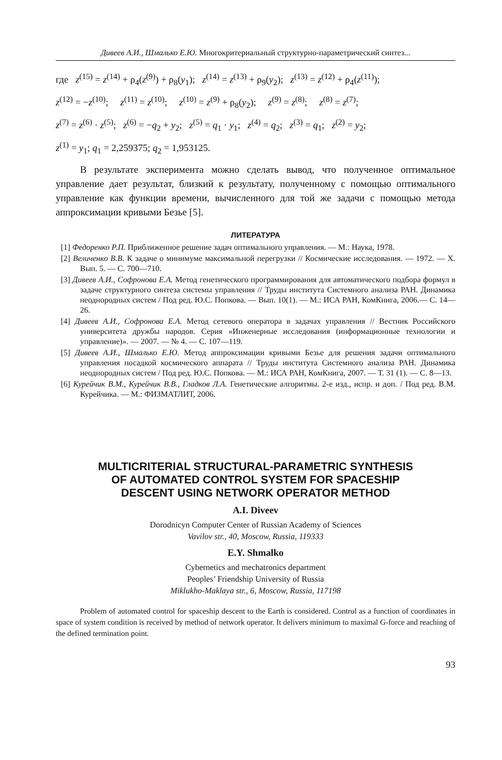Дивеев А.И., Шмалько Е.Ю. Многокритериальный структурно-параметрический синтез...
где z<sup>(15)</sup> = z<sup>(14)</sup> + ρ<sub>4</sub>(z<sup>(9)</sup>) + ρ<sub>8</sub>(y<sub>1</sub>); z<sup>(14)</sup> = z<sup>(13)</sup> + ρ<sub>9</sub>(y<sub>2</sub>); z<sup>(13)</sup> = z<sup>(12)</sup> + ρ<sub>4</sub>(z<sup>(11)</sup>);
z<sup>(12)</sup> = −z<sup>(10)</sup>; z<sup>(11)</sup> = z<sup>(10)</sup>; z<sup>(10)</sup> = z<sup>(9)</sup> + ρ<sub>8</sub>(y<sub>2</sub>); z<sup>(9)</sup> = z<sup>(8)</sup>; z<sup>(8)</sup> = z<sup>(7)</sup>;
z<sup>(7)</sup> = z<sup>(6)</sup> · z<sup>(5)</sup>; z<sup>(6)</sup> = −q<sub>2</sub> + y<sub>2</sub>; z<sup>(5)</sup> = q<sub>1</sub> · y<sub>1</sub>; z<sup>(4)</sup> = q<sub>2</sub>; z<sup>(3)</sup> = q<sub>1</sub>; z<sup>(2)</sup> = y<sub>2</sub>;
z<sup>(1)</sup> = y<sub>1</sub>; q<sub>1</sub> = 2,259375; q<sub>2</sub> = 1,953125.
В результате эксперимента можно сделать вывод, что полученное оптимальное управление дает результат, близкий к результату, полученному с помощью оптимального управление как функции времени, вычисленного для той же задачи с помощью метода аппроксимации кривыми Безье [5].
ЛИТЕРАТУРА
[1] Федоренко Р.П. Приближенное решение задач оптимального управления. — М.: Наука, 1978.
[2] Величенко В.В. К задаче о минимуме максимальной перегрузки // Космические исследования. — 1972. — X. Вып. 5. — С. 700—710.
[3] Дивеев А.И., Софронова Е.А. Метод генетического программирования для автоматического подбора формул в задаче структурного синтеза системы управления // Труды института Системного анализа РАН. Динамика неоднородных систем / Под ред. Ю.С. Попкова. — Вып. 10(1). — М.: ИСА РАН, КомКнига, 2006.— С. 14—26.
[4] Дивеев А.И., Софронова Е.А. Метод сетевого оператора в задачах управления // Вестник Российского университета дружбы народов. Серия «Инженерные исследования (информационные технологии и управление)». — 2007. — № 4. — С. 107—119.
[5] Дивеев А.И., Шмалько Е.Ю. Метод аппроксимации кривыми Безье для решения задачи оптимального управления посадкой космического аппарата // Труды института Системного анализа РАН. Динамика неоднородных систем / Под ред. Ю.С. Попкова. — М.: ИСА РАН, КомКнига, 2007. — Т. 31 (1). — С. 8—13.
[6] Курейчик В.М., Курейчик В.В., Гладков Л.А. Генетические алгоритмы. 2-е изд., испр. и доп. / Под ред. В.М. Курейчика. — М.: ФИЗМАТЛИТ, 2006.
MULTICRITERIAL STRUCTURAL-PARAMETRIC SYNTHESIS
OF AUTOMATED CONTROL SYSTEM FOR SPACESHIP
DESCENT USING NETWORK OPERATOR METHOD
A.I. Diveev
Dorodnicyn Computer Center of Russian Academy of Sciences
Vavilov str., 40, Moscow, Russia, 119333
E.Y. Shmalko
Cybernetics and mechatronics department
Peoples’ Friendship University of Russia
Miklukho-Maklaya str., 6, Moscow, Russia, 117198
Problem of automated control for spaceship descent to the Earth is considered. Control as a function of coordinates in space of system condition is received by method of network operator. It delivers minimum to maximal G-force and reaching of the defined termination point.
93